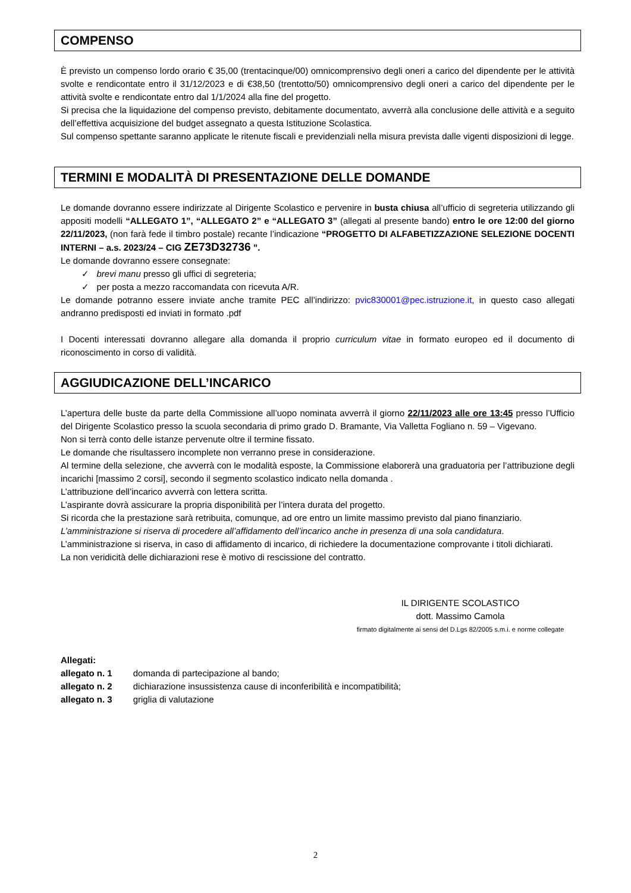COMPENSO
È previsto un compenso lordo orario € 35,00 (trentacinque/00) omnicomprensivo degli oneri a carico del dipendente per le attività svolte e rendicontate entro il 31/12/2023 e di €38,50 (trentotto/50) omnicomprensivo degli oneri a carico del dipendente per le attività svolte e rendicontate entro dal 1/1/2024 alla fine del progetto.
Si precisa che la liquidazione del compenso previsto, debitamente documentato, avverrà alla conclusione delle attività e a seguito dell’effettiva acquisizione del budget assegnato a questa Istituzione Scolastica.
Sul compenso spettante saranno applicate le ritenute fiscali e previdenziali nella misura prevista dalle vigenti disposizioni di legge.
TERMINI E MODALITÀ DI PRESENTAZIONE DELLE DOMANDE
Le domande dovranno essere indirizzate al Dirigente Scolastico e pervenire in busta chiusa all’ufficio di segreteria utilizzando gli appositi modelli “ALLEGATO 1”, “ALLEGATO 2” e “ALLEGATO 3” (allegati al presente bando) entro le ore 12:00 del giorno 22/11/2023, (non farà fede il timbro postale) recante l’indicazione “PROGETTO DI ALFABETIZZAZIONE SELEZIONE DOCENTI INTERNI – a.s. 2023/24 – CIG ZE73D32736 ”.
Le domande dovranno essere consegnate:
✓ brevi manu presso gli uffici di segreteria;
✓ per posta a mezzo raccomandata con ricevuta A/R.
Le domande potranno essere inviate anche tramite PEC all’indirizzo: pvic830001@pec.istruzione.it, in questo caso allegati andranno predisposti ed inviati in formato .pdf
I Docenti interessati dovranno allegare alla domanda il proprio curriculum vitae in formato europeo ed il documento di riconoscimento in corso di validità.
AGGIUDICAZIONE DELL’INCARICO
L’apertura delle buste da parte della Commissione all’uopo nominata avverrà il giorno 22/11/2023 alle ore 13:45 presso l’Ufficio del Dirigente Scolastico presso la scuola secondaria di primo grado D. Bramante, Via Valletta Fogliano n. 59 – Vigevano.
Non si terrà conto delle istanze pervenute oltre il termine fissato.
Le domande che risultassero incomplete non verranno prese in considerazione.
Al termine della selezione, che avverrà con le modalità esposte, la Commissione elaborerà una graduatoria per l’attribuzione degli incarichi [massimo 2 corsi], secondo il segmento scolastico indicato nella domanda .
L’attribuzione dell’incarico avverrà con lettera scritta.
L’aspirante dovrà assicurare la propria disponibilità per l’intera durata del progetto.
Si ricorda che la prestazione sarà retribuita, comunque, ad ore entro un limite massimo previsto dal piano finanziario.
L’amministrazione si riserva di procedere all’affidamento dell’incarico anche in presenza di una sola candidatura.
L’amministrazione si riserva, in caso di affidamento di incarico, di richiedere la documentazione comprovante i titoli dichiarati.
La non veridicità delle dichiarazioni rese è motivo di rescissione del contratto.
IL DIRIGENTE SCOLASTICO
dott. Massimo Camola
firmato digitalmente ai sensi del D.Lgs 82/2005 s.m.i. e norme collegate
Allegati:
| allegato n. 1 | domanda di partecipazione al bando; |
| allegato n. 2 | dichiarazione insussistenza cause di inconferibilità e incompatibilità; |
| allegato n. 3 | griglia di valutazione |
2